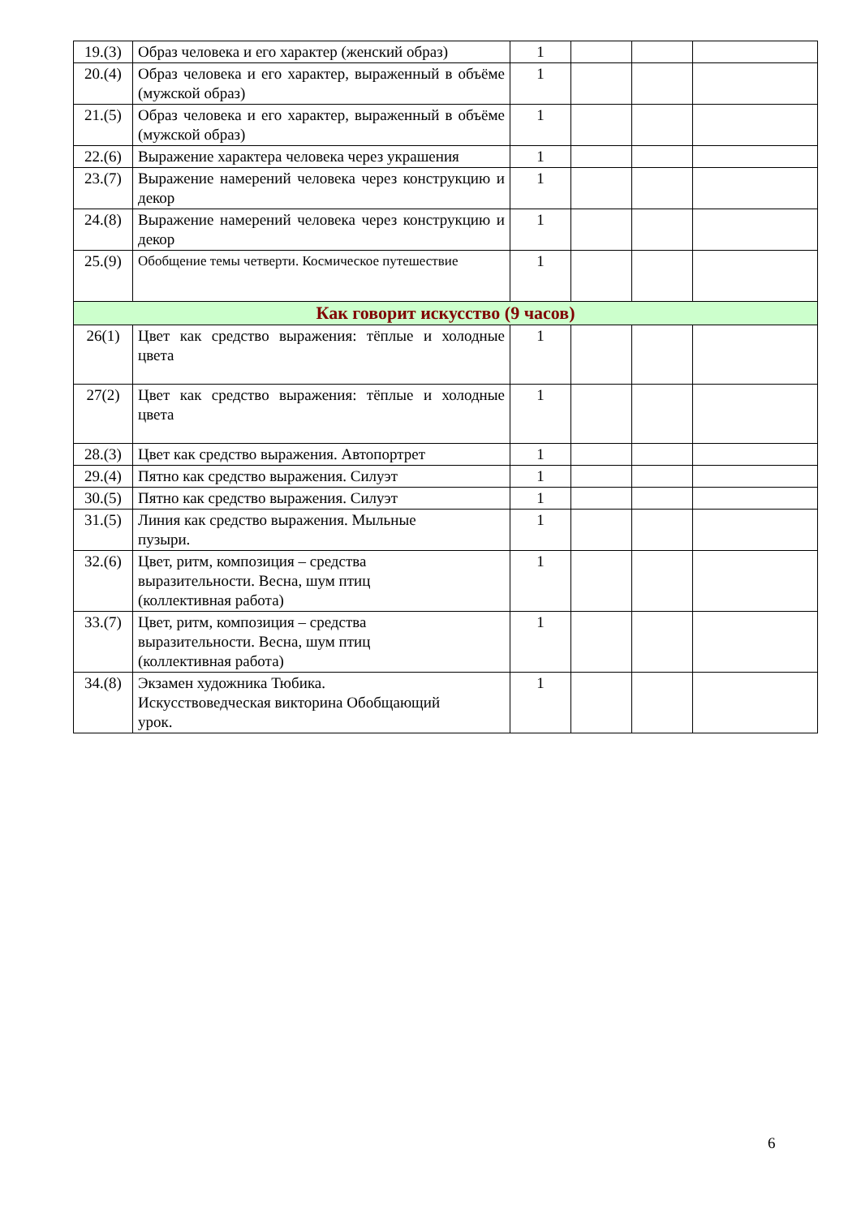| 19.(3) | Образ человека и его характер (женский образ) | 1 | | | |
| 20.(4) | Образ человека и его характер, выраженный в объёме (мужской образ) | 1 | | | |
| 21.(5) | Образ человека и его характер, выраженный в объёме (мужской образ) | 1 | | | |
| 22.(6) | Выражение характера человека через украшения | 1 | | | |
| 23.(7) | Выражение намерений человека через конструкцию и декор | 1 | | | |
| 24.(8) | Выражение намерений человека через конструкцию и декор | 1 | | | |
| 25.(9) | Обобщение темы четверти. Космическое путешествие | 1 | | | |
| Как говорит искусство (9 часов) | | | | | |
| 26(1) | Цвет как средство выражения: тёплые и холодные цвета | 1 | | | |
| 27(2) | Цвет как средство выражения: тёплые и холодные цвета | 1 | | | |
| 28.(3) | Цвет как средство выражения. Автопортрет | 1 | | | |
| 29.(4) | Пятно как средство выражения. Силуэт | 1 | | | |
| 30.(5) | Пятно как средство выражения. Силуэт | 1 | | | |
| 31.(5) | Линия как средство выражения. Мыльные пузыри. | 1 | | | |
| 32.(6) | Цвет, ритм, композиция – средства выразительности. Весна, шум птиц (коллективная работа) | 1 | | | |
| 33.(7) | Цвет, ритм, композиция – средства выразительности. Весна, шум птиц (коллективная работа) | 1 | | | |
| 34.(8) | Экзамен художника Тюбика. Искусствоведческая викторина Обобщающий урок. | 1 | | | |
6